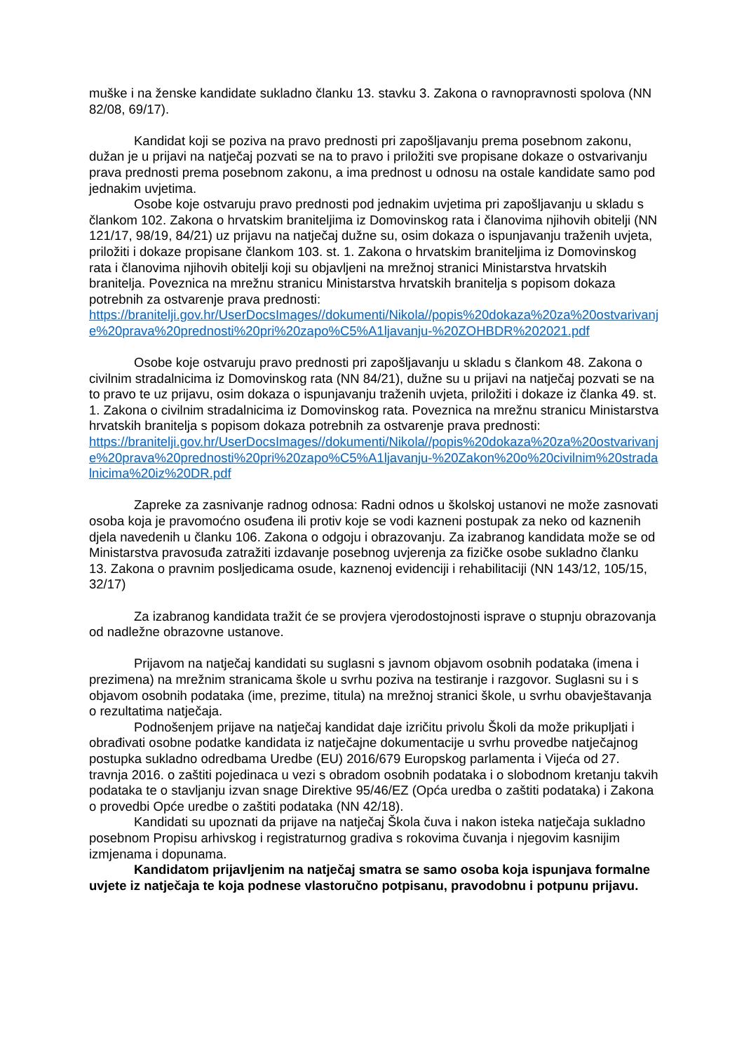muške i na ženske kandidate sukladno članku 13. stavku 3. Zakona o ravnopravnosti spolova (NN 82/08, 69/17).
Kandidat koji se poziva na pravo prednosti pri zapošljavanju prema posebnom zakonu, dužan je u prijavi na natječaj pozvati se na to pravo i priložiti sve propisane dokaze o ostvarivanju prava prednosti prema posebnom zakonu, a ima prednost u odnosu na ostale kandidate samo pod jednakim uvjetima.
Osobe koje ostvaruju pravo prednosti pod jednakim uvjetima pri zapošljavanju u skladu s člankom 102. Zakona o hrvatskim braniteljima iz Domovinskog rata i članovima njihovih obitelji (NN 121/17, 98/19, 84/21) uz prijavu na natječaj dužne su, osim dokaza o ispunjavanju traženih uvjeta, priložiti i dokaze propisane člankom 103. st. 1. Zakona o hrvatskim braniteljima iz Domovinskog rata i članovima njihovih obitelji koji su objavljeni na mrežnoj stranici Ministarstva hrvatskih branitelja. Poveznica na mrežnu stranicu Ministarstva hrvatskih branitelja s popisom dokaza potrebnih za ostvarenje prava prednosti:
https://branitelji.gov.hr/UserDocsImages//dokumenti/Nikola//popis%20dokaza%20za%20ostvarivanje%20prava%20prednosti%20pri%20zapo%C5%A1ljavanju-%20ZOHBDR%202021.pdf
Osobe koje ostvaruju pravo prednosti pri zapošljavanju u skladu s člankom 48. Zakona o civilnim stradalnicima iz Domovinskog rata (NN 84/21), dužne su u prijavi na natječaj pozvati se na to pravo te uz prijavu, osim dokaza o ispunjavanju traženih uvjeta, priložiti i dokaze iz članka 49. st. 1. Zakona o civilnim stradalnicima iz Domovinskog rata. Poveznica na mrežnu stranicu Ministarstva hrvatskih branitelja s popisom dokaza potrebnih za ostvarenje prava prednosti:
https://branitelji.gov.hr/UserDocsImages//dokumenti/Nikola//popis%20dokaza%20za%20ostvarivanje%20prava%20prednosti%20pri%20zapo%C5%A1ljavanju-%20Zakon%20o%20civilnim%20stradalnicima%20iz%20DR.pdf
Zapreke za zasnivanje radnog odnosa: Radni odnos u školskoj ustanovi ne može zasnovati osoba koja je pravomoćno osuđena ili protiv koje se vodi kazneni postupak za neko od kaznenih djela navedenih u članku 106. Zakona o odgoju i obrazovanju. Za izabranog kandidata može se od Ministarstva pravosuđa zatražiti izdavanje posebnog uvjerenja za fizičke osobe sukladno članku 13. Zakona o pravnim posljedicama osude, kaznenoj evidenciji i rehabilitaciji (NN 143/12, 105/15, 32/17)
Za izabranog kandidata tražit će se provjera vjerodostojnosti isprave o stupnju obrazovanja od nadležne obrazovne ustanove.
Prijavom na natječaj kandidati su suglasni s javnom objavom osobnih podataka (imena i prezimena) na mrežnim stranicama škole u svrhu poziva na testiranje i razgovor. Suglasni su i s objavom osobnih podataka (ime, prezime, titula) na mrežnoj stranici škole, u svrhu obavještavanja o rezultatima natječaja.
Podnošenjem prijave na natječaj kandidat daje izričitu privolu Školi da može prikupljati i obrađivati osobne podatke kandidata iz natječajne dokumentacije u svrhu provedbe natječajnog postupka sukladno odredbama Uredbe (EU) 2016/679 Europskog parlamenta i Vijeća od 27. travnja 2016. o zaštiti pojedinaca u vezi s obradom osobnih podataka i o slobodnom kretanju takvih podataka te o stavljanju izvan snage Direktive 95/46/EZ (Opća uredba o zaštiti podataka) i Zakona o provedbi Opće uredbe o zaštiti podataka (NN 42/18).
Kandidati su upoznati da prijave na natječaj Škola čuva i nakon isteka natječaja sukladno posebnom Propisu arhivskog i registraturnog gradiva s rokovima čuvanja i njegovim kasnijim izmjenama i dopunama.
Kandidatom prijavljenim na natječaj smatra se samo osoba koja ispunjava formalne uvjete iz natječaja te koja podnese vlastoručno potpisanu, pravodobnu i potpunu prijavu.